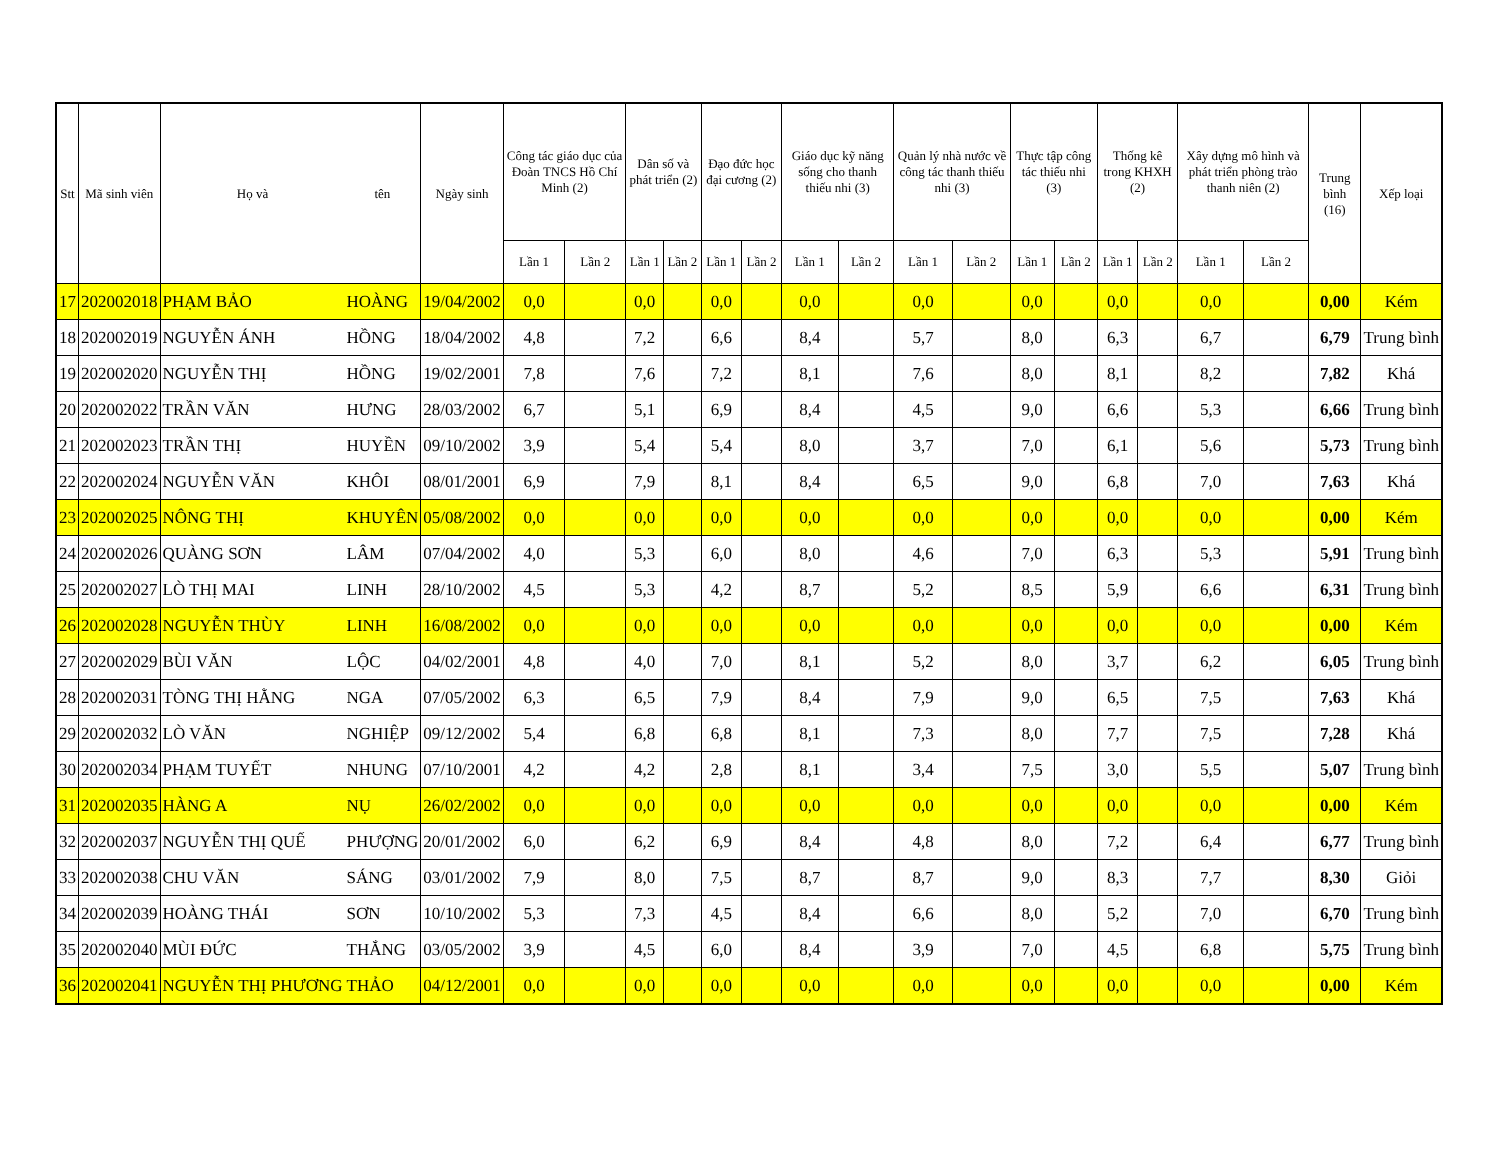| Stt | Mã sinh viên | Họ và | tên | Ngày sinh | Công tác giáo dục của Đoàn TNCS Hồ Chí Minh (2) | | Dân số và phát triển (2) | | Đạo đức học đại cương (2) | | Giáo dục kỹ năng sống cho thanh thiếu nhi (3) | | Quản lý nhà nước về công tác thanh thiếu nhi (3) | | Thực tập công tác thiếu nhi (3) | | Thống kê trong KHXH (2) | | Xây dựng mô hình và phát triển phòng trào thanh niên (2) | | Trung bình (16) | Xếp loại |
| --- | --- | --- | --- | --- | --- | --- | --- | --- | --- | --- | --- | --- | --- | --- | --- | --- | --- | --- | --- | --- | --- | --- |
| | | | | | Lần 1 | Lần 2 | Lần 1 | Lần 2 | Lần 1 | Lần 2 | Lần 1 | Lần 2 | Lần 1 | Lần 2 | Lần 1 | Lần 2 | Lần 1 | Lần 2 | Lần 1 | Lần 2 | | |
| 17 | 202002018 | PHẠM BẢO | HOÀNG | 19/04/2002 | 0,0 | | 0,0 | | 0,0 | | 0,0 | | 0,0 | | 0,0 | | 0,0 | | 0,0 | | 0,00 | Kém |
| 18 | 202002019 | NGUYỄN ÁNH | HỒNG | 18/04/2002 | 4,8 | | 7,2 | | 6,6 | | 8,4 | | 5,7 | | 8,0 | | 6,3 | | 6,7 | | 6,79 | Trung bình |
| 19 | 202002020 | NGUYỄN THỊ | HỒNG | 19/02/2001 | 7,8 | | 7,6 | | 7,2 | | 8,1 | | 7,6 | | 8,0 | | 8,1 | | 8,2 | | 7,82 | Khá |
| 20 | 202002022 | TRẦN VĂN | HƯNG | 28/03/2002 | 6,7 | | 5,1 | | 6,9 | | 8,4 | | 4,5 | | 9,0 | | 6,6 | | 5,3 | | 6,66 | Trung bình |
| 21 | 202002023 | TRẦN THỊ | HUYỀN | 09/10/2002 | 3,9 | | 5,4 | | 5,4 | | 8,0 | | 3,7 | | 7,0 | | 6,1 | | 5,6 | | 5,73 | Trung bình |
| 22 | 202002024 | NGUYỄN VĂN | KHÔI | 08/01/2001 | 6,9 | | 7,9 | | 8,1 | | 8,4 | | 6,5 | | 9,0 | | 6,8 | | 7,0 | | 7,63 | Khá |
| 23 | 202002025 | NÔNG THỊ | KHUYÊN | 05/08/2002 | 0,0 | | 0,0 | | 0,0 | | 0,0 | | 0,0 | | 0,0 | | 0,0 | | 0,0 | | 0,00 | Kém |
| 24 | 202002026 | QUÀNG SƠN | LÂM | 07/04/2002 | 4,0 | | 5,3 | | 6,0 | | 8,0 | | 4,6 | | 7,0 | | 6,3 | | 5,3 | | 5,91 | Trung bình |
| 25 | 202002027 | LÒ THỊ MAI | LINH | 28/10/2002 | 4,5 | | 5,3 | | 4,2 | | 8,7 | | 5,2 | | 8,5 | | 5,9 | | 6,6 | | 6,31 | Trung bình |
| 26 | 202002028 | NGUYỄN THÙY | LINH | 16/08/2002 | 0,0 | | 0,0 | | 0,0 | | 0,0 | | 0,0 | | 0,0 | | 0,0 | | 0,0 | | 0,00 | Kém |
| 27 | 202002029 | BÙI VĂN | LỘC | 04/02/2001 | 4,8 | | 4,0 | | 7,0 | | 8,1 | | 5,2 | | 8,0 | | 3,7 | | 6,2 | | 6,05 | Trung bình |
| 28 | 202002031 | TÒNG THỊ HẰNG | NGA | 07/05/2002 | 6,3 | | 6,5 | | 7,9 | | 8,4 | | 7,9 | | 9,0 | | 6,5 | | 7,5 | | 7,63 | Khá |
| 29 | 202002032 | LÒ VĂN | NGHIỆP | 09/12/2002 | 5,4 | | 6,8 | | 6,8 | | 8,1 | | 7,3 | | 8,0 | | 7,7 | | 7,5 | | 7,28 | Khá |
| 30 | 202002034 | PHẠM TUYẾT | NHUNG | 07/10/2001 | 4,2 | | 4,2 | | 2,8 | | 8,1 | | 3,4 | | 7,5 | | 3,0 | | 5,5 | | 5,07 | Trung bình |
| 31 | 202002035 | HÀNG A | NỤ | 26/02/2002 | 0,0 | | 0,0 | | 0,0 | | 0,0 | | 0,0 | | 0,0 | | 0,0 | | 0,0 | | 0,00 | Kém |
| 32 | 202002037 | NGUYỄN THỊ QUẾ | PHƯỢNG | 20/01/2002 | 6,0 | | 6,2 | | 6,9 | | 8,4 | | 4,8 | | 8,0 | | 7,2 | | 6,4 | | 6,77 | Trung bình |
| 33 | 202002038 | CHU VĂN | SÁNG | 03/01/2002 | 7,9 | | 8,0 | | 7,5 | | 8,7 | | 8,7 | | 9,0 | | 8,3 | | 7,7 | | 8,30 | Giỏi |
| 34 | 202002039 | HOÀNG THÁI | SƠN | 10/10/2002 | 5,3 | | 7,3 | | 4,5 | | 8,4 | | 6,6 | | 8,0 | | 5,2 | | 7,0 | | 6,70 | Trung bình |
| 35 | 202002040 | MÙI ĐỨC | THẮNG | 03/05/2002 | 3,9 | | 4,5 | | 6,0 | | 8,4 | | 3,9 | | 7,0 | | 4,5 | | 6,8 | | 5,75 | Trung bình |
| 36 | 202002041 | NGUYỄN THỊ PHƯƠNG | THẢO | 04/12/2001 | 0,0 | | 0,0 | | 0,0 | | 0,0 | | 0,0 | | 0,0 | | 0,0 | | 0,0 | | 0,00 | Kém |